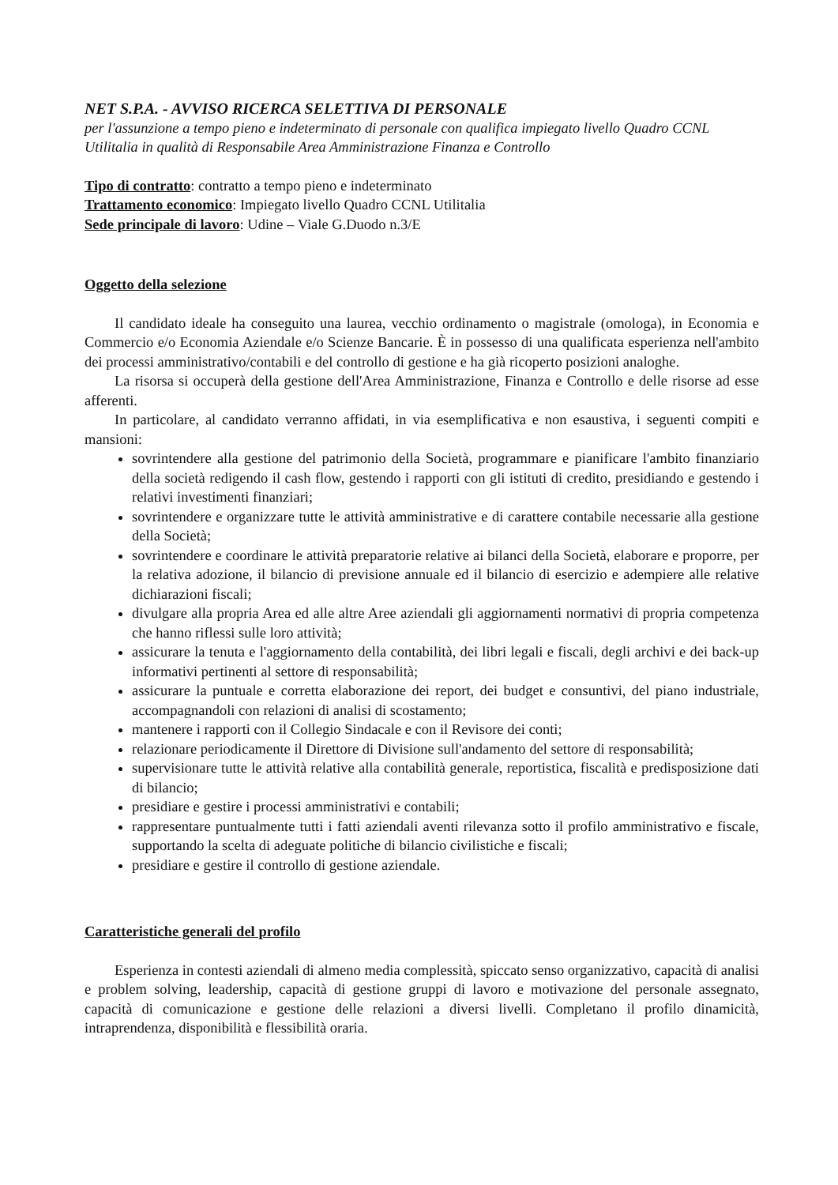NET S.P.A. - AVVISO RICERCA SELETTIVA DI PERSONALE
per l'assunzione a tempo pieno e indeterminato di personale con qualifica impiegato livello Quadro CCNL Utilitalia in qualità di Responsabile Area Amministrazione Finanza e Controllo
Tipo di contratto: contratto a tempo pieno e indeterminato
Trattamento economico: Impiegato livello Quadro CCNL Utilitalia
Sede principale di lavoro: Udine – Viale G.Duodo n.3/E
Oggetto della selezione
Il candidato ideale ha conseguito una laurea, vecchio ordinamento o magistrale (omologa), in Economia e Commercio e/o Economia Aziendale e/o Scienze Bancarie. È in possesso di una qualificata esperienza nell'ambito dei processi amministrativo/contabili e del controllo di gestione e ha già ricoperto posizioni analoghe.
La risorsa si occuperà della gestione dell'Area Amministrazione, Finanza e Controllo e delle risorse ad esse afferenti.
In particolare, al candidato verranno affidati, in via esemplificativa e non esaustiva, i seguenti compiti e mansioni:
sovrintendere alla gestione del patrimonio della Società, programmare e pianificare l'ambito finanziario della società redigendo il cash flow, gestendo i rapporti con gli istituti di credito, presidiando e gestendo i relativi investimenti finanziari;
sovrintendere e organizzare tutte le attività amministrative e di carattere contabile necessarie alla gestione della Società;
sovrintendere e coordinare le attività preparatorie relative ai bilanci della Società, elaborare e proporre, per la relativa adozione, il bilancio di previsione annuale ed il bilancio di esercizio e adempiere alle relative dichiarazioni fiscali;
divulgare alla propria Area ed alle altre Aree aziendali gli aggiornamenti normativi di propria competenza che hanno riflessi sulle loro attività;
assicurare la tenuta e l'aggiornamento della contabilità, dei libri legali e fiscali, degli archivi e dei back-up informativi pertinenti al settore di responsabilità;
assicurare la puntuale e corretta elaborazione dei report, dei budget e consuntivi, del piano industriale, accompagnandoli con relazioni di analisi di scostamento;
mantenere i rapporti con il Collegio Sindacale e con il Revisore dei conti;
relazionare periodicamente il Direttore di Divisione sull'andamento del settore di responsabilità;
supervisionare tutte le attività relative alla contabilità generale, reportistica, fiscalità e predisposizione dati di bilancio;
presidiare e gestire i processi amministrativi e contabili;
rappresentare puntualmente tutti i fatti aziendali aventi rilevanza sotto il profilo amministrativo e fiscale, supportando la scelta di adeguate politiche di bilancio civilistiche e fiscali;
presidiare e gestire il controllo di gestione aziendale.
Caratteristiche generali del profilo
Esperienza in contesti aziendali di almeno media complessità, spiccato senso organizzativo, capacità di analisi e problem solving, leadership, capacità di gestione gruppi di lavoro e motivazione del personale assegnato, capacità di comunicazione e gestione delle relazioni a diversi livelli. Completano il profilo dinamicità, intraprendenza, disponibilità e flessibilità oraria.